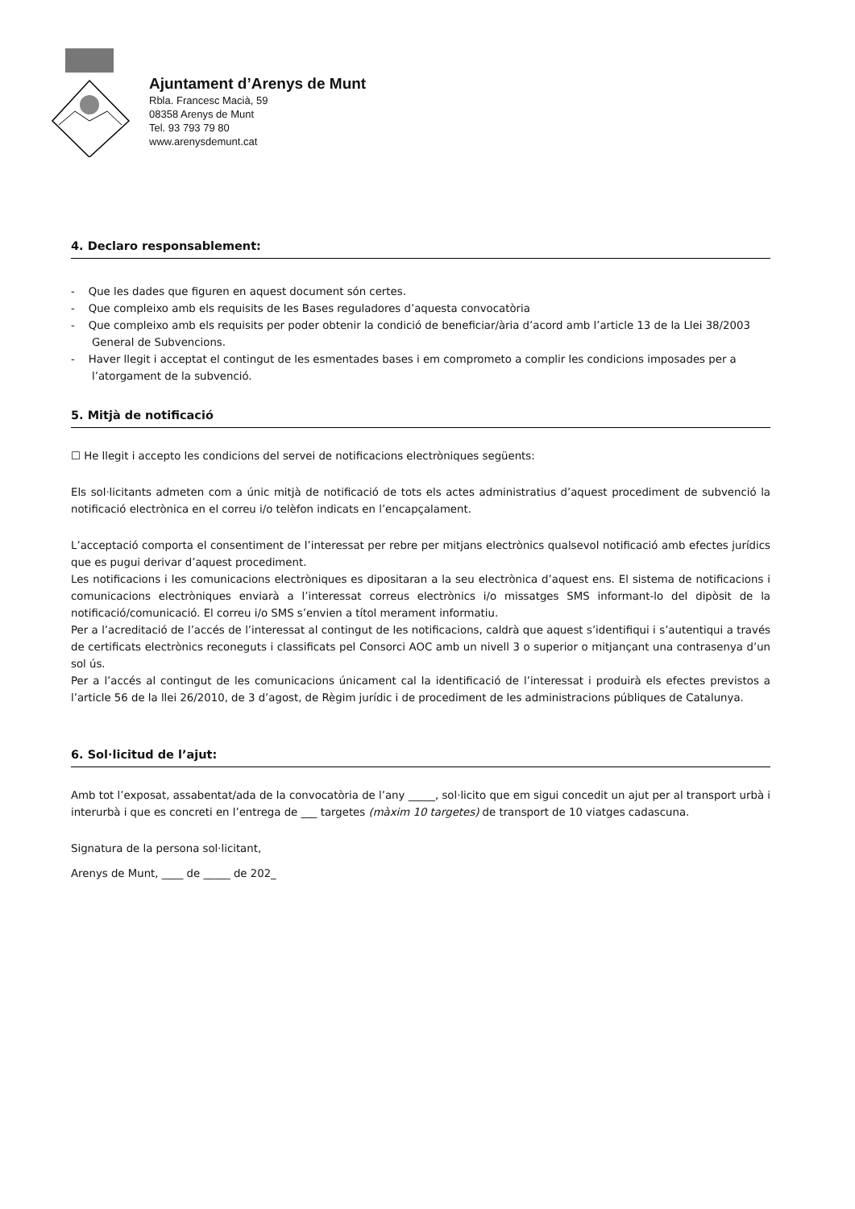Ajuntament d’Arenys de Munt
Rbla. Francesc Macià, 59
08358 Arenys de Munt
Tel. 93 793 79 80
www.arenysdemunt.cat
4. Declaro responsablement:
- Que les dades que figuren en aquest document són certes.
- Que compleixo amb els requisits de les Bases reguladores d’aquesta convocatòria
- Que compleixo amb els requisits per poder obtenir la condició de beneficiar/ària d’acord amb l’article 13 de la Llei 38/2003 General de Subvencions.
- Haver llegit i acceptat el contingut de les esmentades bases i em comprometo a complir les condicions imposades per a l’atorgament de la subvenció.
5. Mitjà de notificació
☐ He llegit i accepto les condicions del servei de notificacions electròniques següents:
Els sol·licitants admeten com a únic mitjà de notificació de tots els actes administratius d’aquest procediment de subvenció la notificació electrònica en el correu i/o telèfon indicats en l’encapçalament.
L’acceptació comporta el consentiment de l’interessat per rebre per mitjans electrònics qualsevol notificació amb efectes jurídics que es pugui derivar d’aquest procediment.
Les notificacions i les comunicacions electròniques es dipositaran a la seu electrònica d’aquest ens. El sistema de notificacions i comunicacions electròniques enviarà a l’interessat correus electrònics i/o missatges SMS informant-lo del dipòsit de la notificació/comunicació. El correu i/o SMS s’envien a títol merament informatiu.
Per a l’acreditació de l’accés de l’interessat al contingut de les notificacions, caldrà que aquest s’identifiqui i s’autentiqui a través de certificats electrònics reconeguts i classificats pel Consorci AOC amb un nivell 3 o superior o mitjançant una contrasenya d’un sol ús.
Per a l’accés al contingut de les comunicacions únicament cal la identificació de l’interessat i produirà els efectes previstos a l’article 56 de la llei 26/2010, de 3 d’agost, de Règim jurídic i de procediment de les administracions públiques de Catalunya.
6. Sol·licitud de l’ajut:
Amb tot l’exposat, assabentat/ada de la convocatòria de l’any _____, sol·licito que em sigui concedit un ajut per al transport urbà i interurbà i que es concreti en l’entrega de ___ targetes (màxim 10 targetes) de transport de 10 viatges cadascuna.
Signatura de la persona sol·licitant,
Arenys de Munt, ____ de _____ de 202_